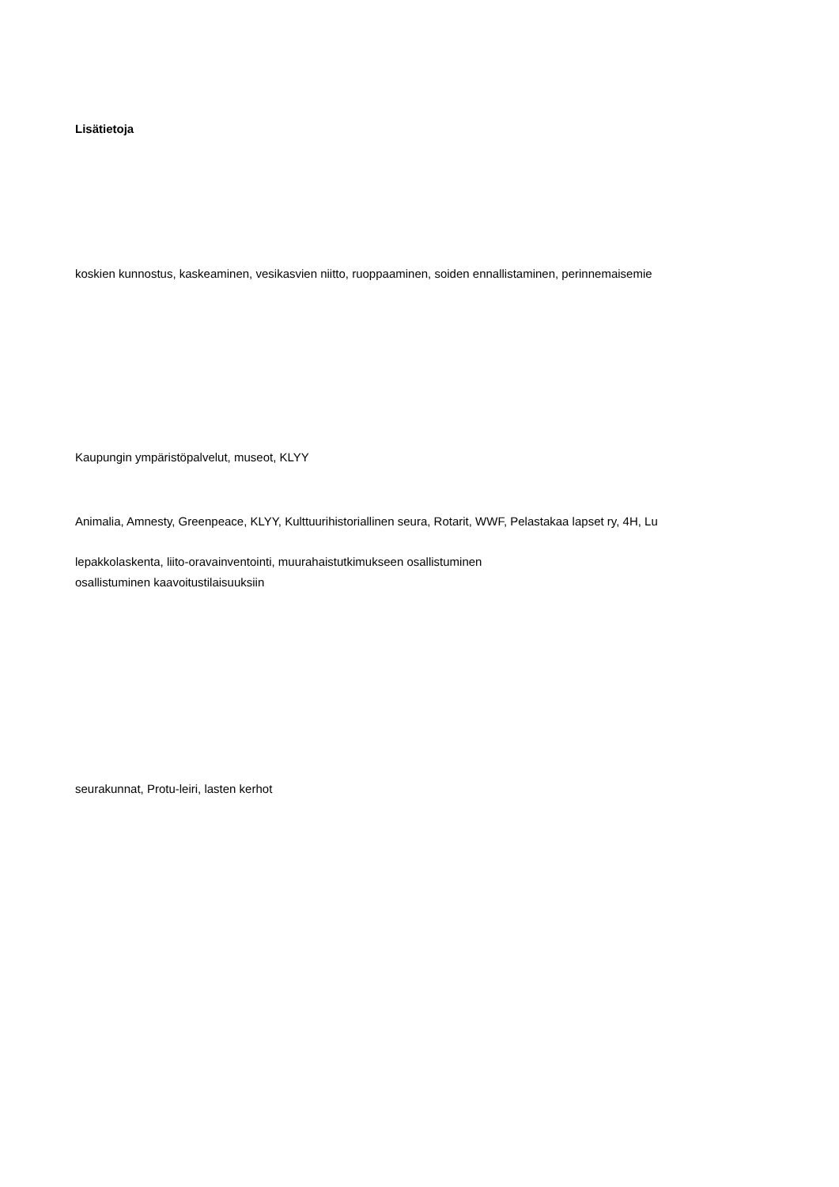Lisätietoja
koskien kunnostus, kaskeaminen, vesikasvien niitto, ruoppaaminen, soiden ennallistaminen, perinnemaisemie
Kaupungin ympäristöpalvelut, museot, KLYY
Animalia, Amnesty, Greenpeace, KLYY, Kulttuurihistoriallinen seura, Rotarit, WWF, Pelastakaa lapset ry, 4H, Lu
lepakkolaskenta, liito-oravainventointi, muurahaistutkimukseen osallistuminen
osallistuminen kaavoitustilaisuuksiin
seurakunnat, Protu-leiri, lasten kerhot